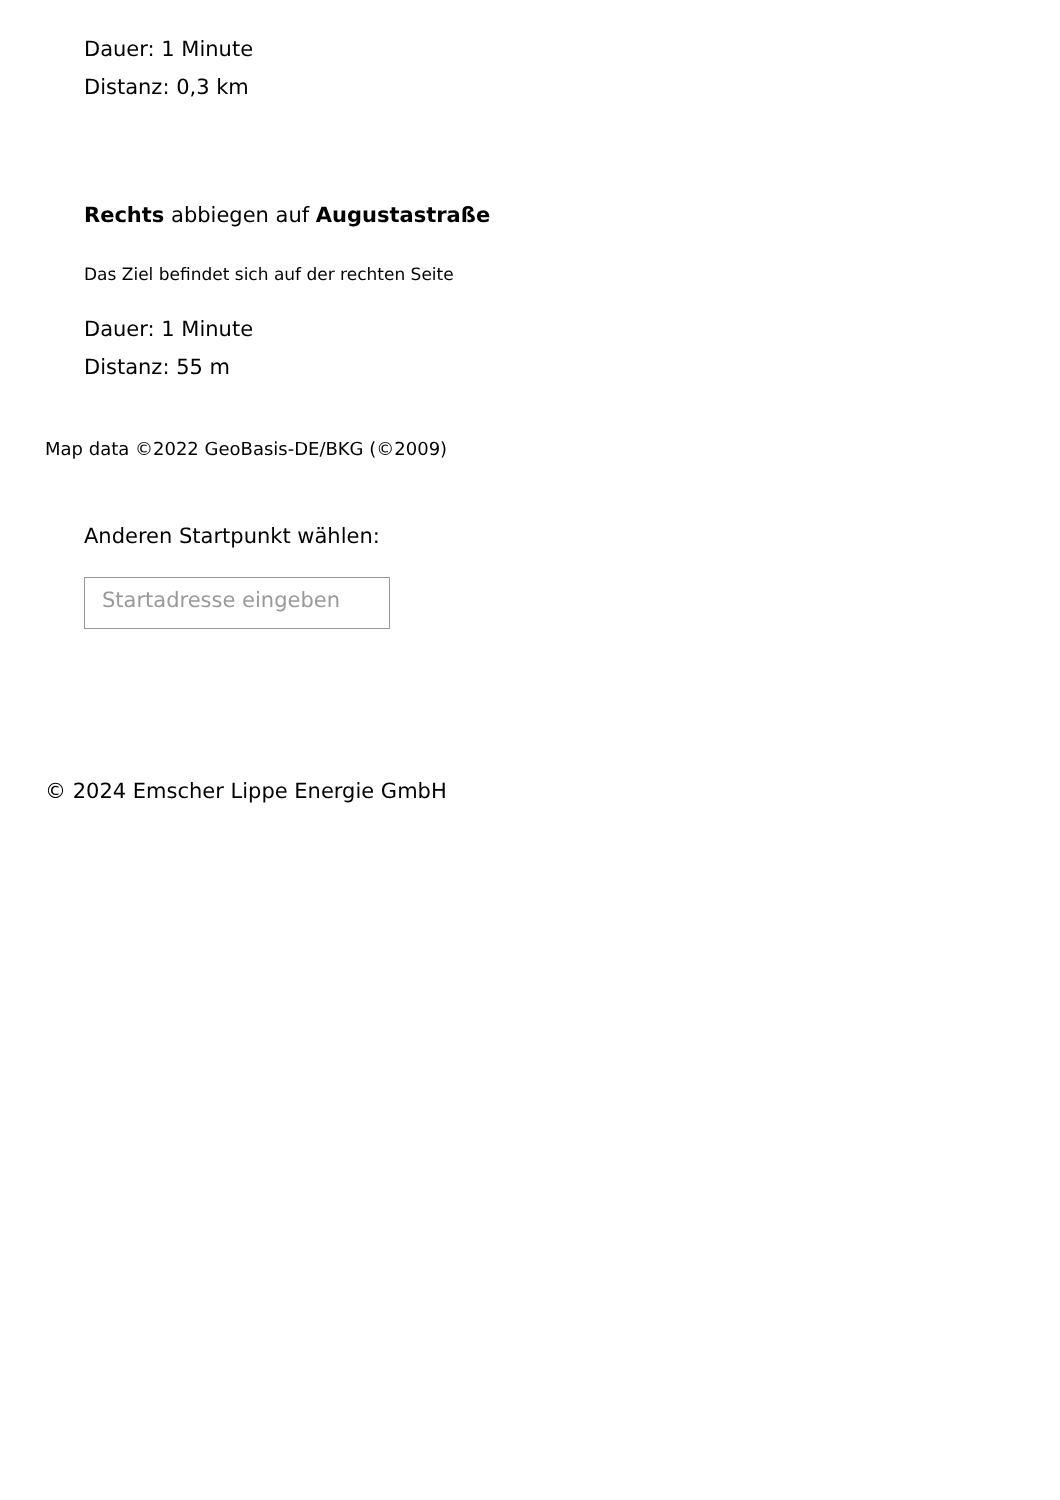Dauer: 1 Minute
Distanz: 0,3 km
Rechts abbiegen auf Augustastraße
Das Ziel befindet sich auf der rechten Seite
Dauer: 1 Minute
Distanz: 55 m
Map data ©2022 GeoBasis-DE/BKG (©2009)
Anderen Startpunkt wählen:
Startadresse eingeben
© 2024 Emscher Lippe Energie GmbH